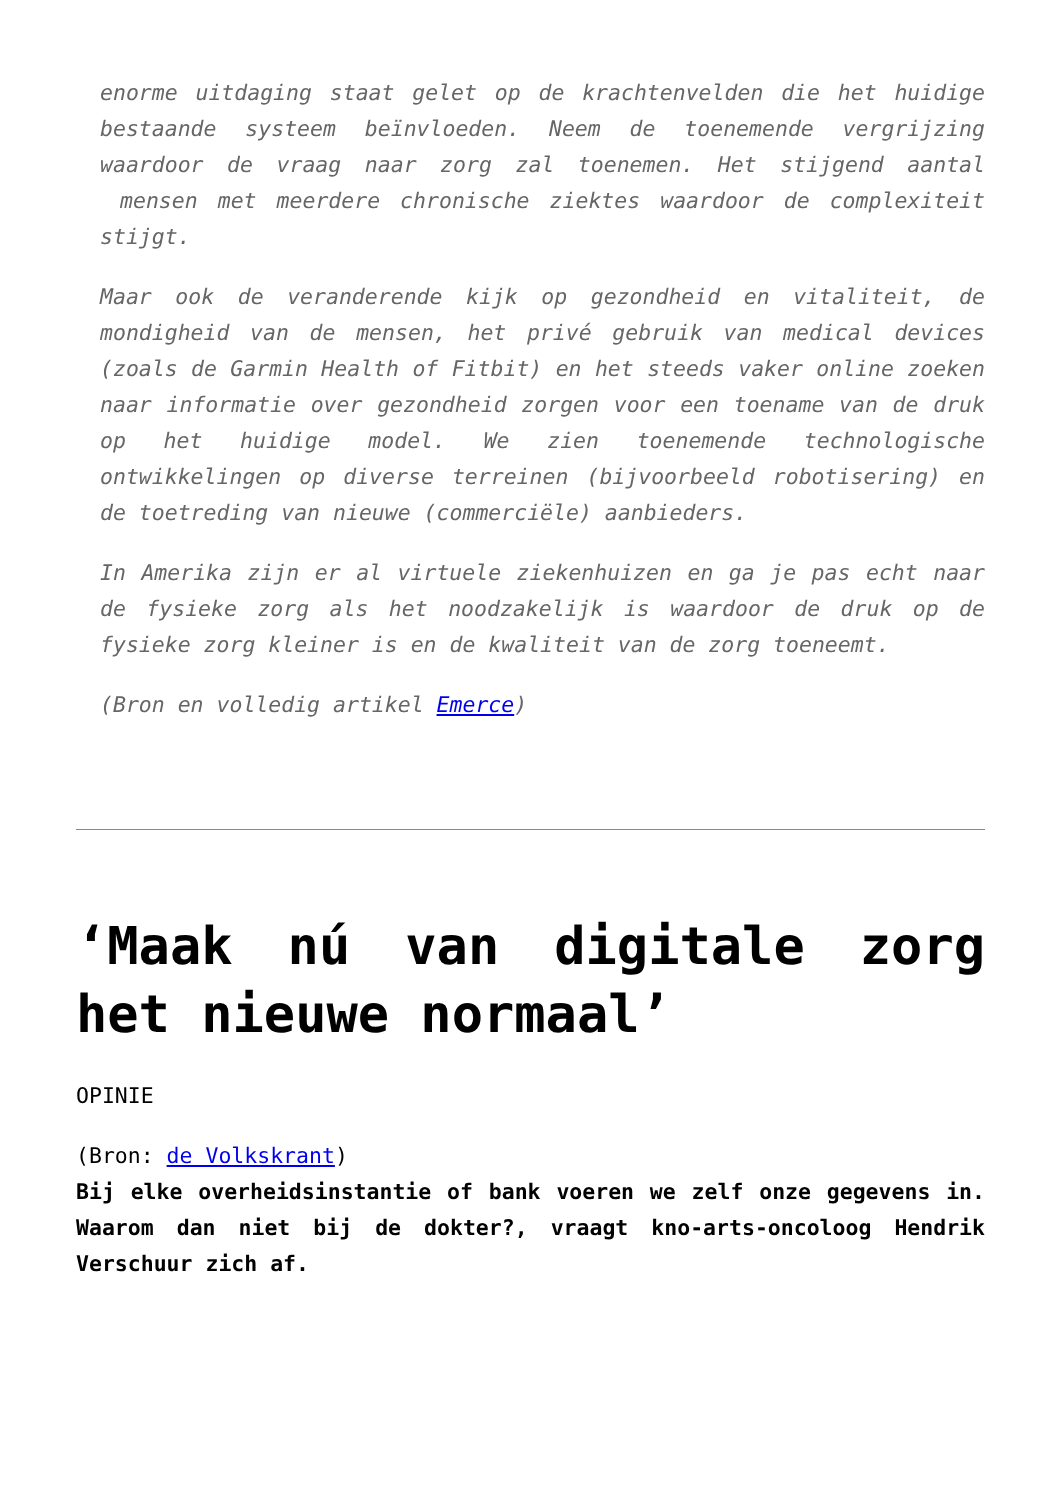enorme uitdaging staat gelet op de krachtenvelden die het huidige bestaande systeem beïnvloeden. Neem de toenemende vergrijzing waardoor de vraag naar zorg zal toenemen. Het stijgend aantal mensen met meerdere chronische ziektes waardoor de complexiteit stijgt.
Maar ook de veranderende kijk op gezondheid en vitaliteit, de mondigheid van de mensen, het privé gebruik van medical devices (zoals de Garmin Health of Fitbit) en het steeds vaker online zoeken naar informatie over gezondheid zorgen voor een toename van de druk op het huidige model. We zien toenemende technologische ontwikkelingen op diverse terreinen (bijvoorbeeld robotisering) en de toetreding van nieuwe (commerciële) aanbieders.
In Amerika zijn er al virtuele ziekenhuizen en ga je pas echt naar de fysieke zorg als het noodzakelijk is waardoor de druk op de fysieke zorg kleiner is en de kwaliteit van de zorg toeneemt.
(Bron en volledig artikel Emerce)
‘Maak nú van digitale zorg het nieuwe normaal’
OPINIE
(Bron: de Volkskrant)
Bij elke overheidsinstantie of bank voeren we zelf onze gegevens in. Waarom dan niet bij de dokter?, vraagt kno-arts-oncoloog Hendrik Verschuur zich af.